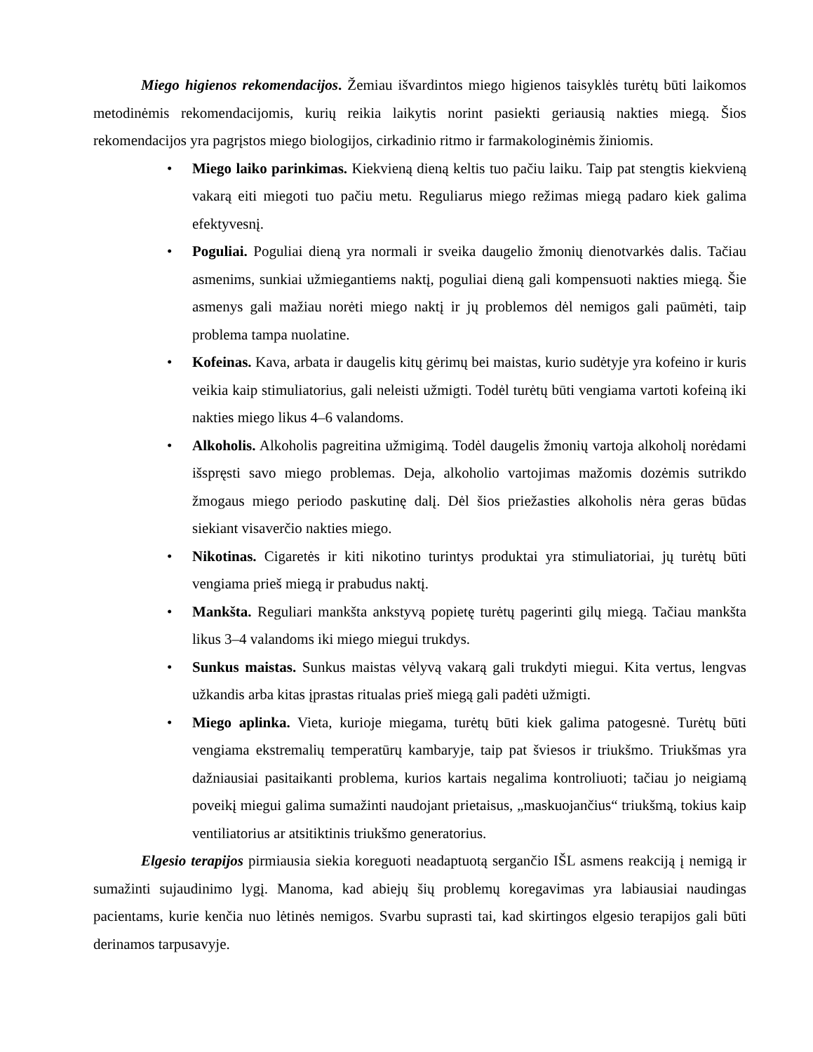Miego higienos rekomendacijos. Žemiau išvardintos miego higienos taisyklės turėtų būti laikomos metodinėmis rekomendacijomis, kurių reikia laikytis norint pasiekti geriausią nakties miegą. Šios rekomendacijos yra pagrįstos miego biologijos, cirkadinio ritmo ir farmakologinėmis žiniomis.
• Miego laiko parinkimas. Kiekvieną dieną keltis tuo pačiu laiku. Taip pat stengtis kiekvieną vakarą eiti miegoti tuo pačiu metu. Reguliarus miego režimas miegą padaro kiek galima efektyvesnį.
• Poguliai. Poguliai dieną yra normali ir sveika daugelio žmonių dienotvarkės dalis. Tačiau asmenims, sunkiai užmiegantiems naktį, poguliai dieną gali kompensuoti nakties miegą. Šie asmenys gali mažiau norėti miego naktį ir jų problemos dėl nemigos gali paūmėti, taip problema tampa nuolatine.
• Kofeinas. Kava, arbata ir daugelis kitų gėrimų bei maistas, kurio sudėtyje yra kofeino ir kuris veikia kaip stimuliatorius, gali neleisti užmigti. Todėl turėtų būti vengiama vartoti kofeiną iki nakties miego likus 4–6 valandoms.
• Alkoholis. Alkoholis pagreitina užmigimą. Todėl daugelis žmonių vartoja alkoholį norėdami išspręsti savo miego problemas. Deja, alkoholio vartojimas mažomis dozėmis sutrikdo žmogaus miego periodo paskutinę dalį. Dėl šios priežasties alkoholis nėra geras būdas siekiant visaverčio nakties miego.
• Nikotinas. Cigaretės ir kiti nikotino turintys produktai yra stimuliatoriai, jų turėtų būti vengiama prieš miegą ir prabudus naktį.
• Mankšta. Reguliari mankšta ankstyvą popietę turėtų pagerinti gilų miegą. Tačiau mankšta likus 3–4 valandoms iki miego miegui trukdys.
• Sunkus maistas. Sunkus maistas vėlyvą vakarą gali trukdyti miegui. Kita vertus, lengvas užkandis arba kitas įprastas ritualas prieš miegą gali padėti užmigti.
• Miego aplinka. Vieta, kurioje miegama, turėtų būti kiek galima patogesnė. Turėtų būti vengiama ekstremalių temperatūrų kambaryje, taip pat šviesos ir triukšmo. Triukšmas yra dažniausiai pasitaikanti problema, kurios kartais negalima kontroliuoti; tačiau jo neigiamą poveikį miegui galima sumažinti naudojant prietaisus, „maskuojančius“ triukšmą, tokius kaip ventiliatorius ar atsitiktinis triukšmo generatorius.
Elgesio terapijos pirmiausia siekia koreguoti neadaptuotą sergančio IŠL asmens reakciją į nemigą ir sumažinti sujaudinimo lygį. Manoma, kad abiejų šių problemų koregavimas yra labiausiai naudingas pacientams, kurie kenčia nuo lėtinės nemigos. Svarbu suprasti tai, kad skirtingos elgesio terapijos gali būti derinamos tarpusavyje.